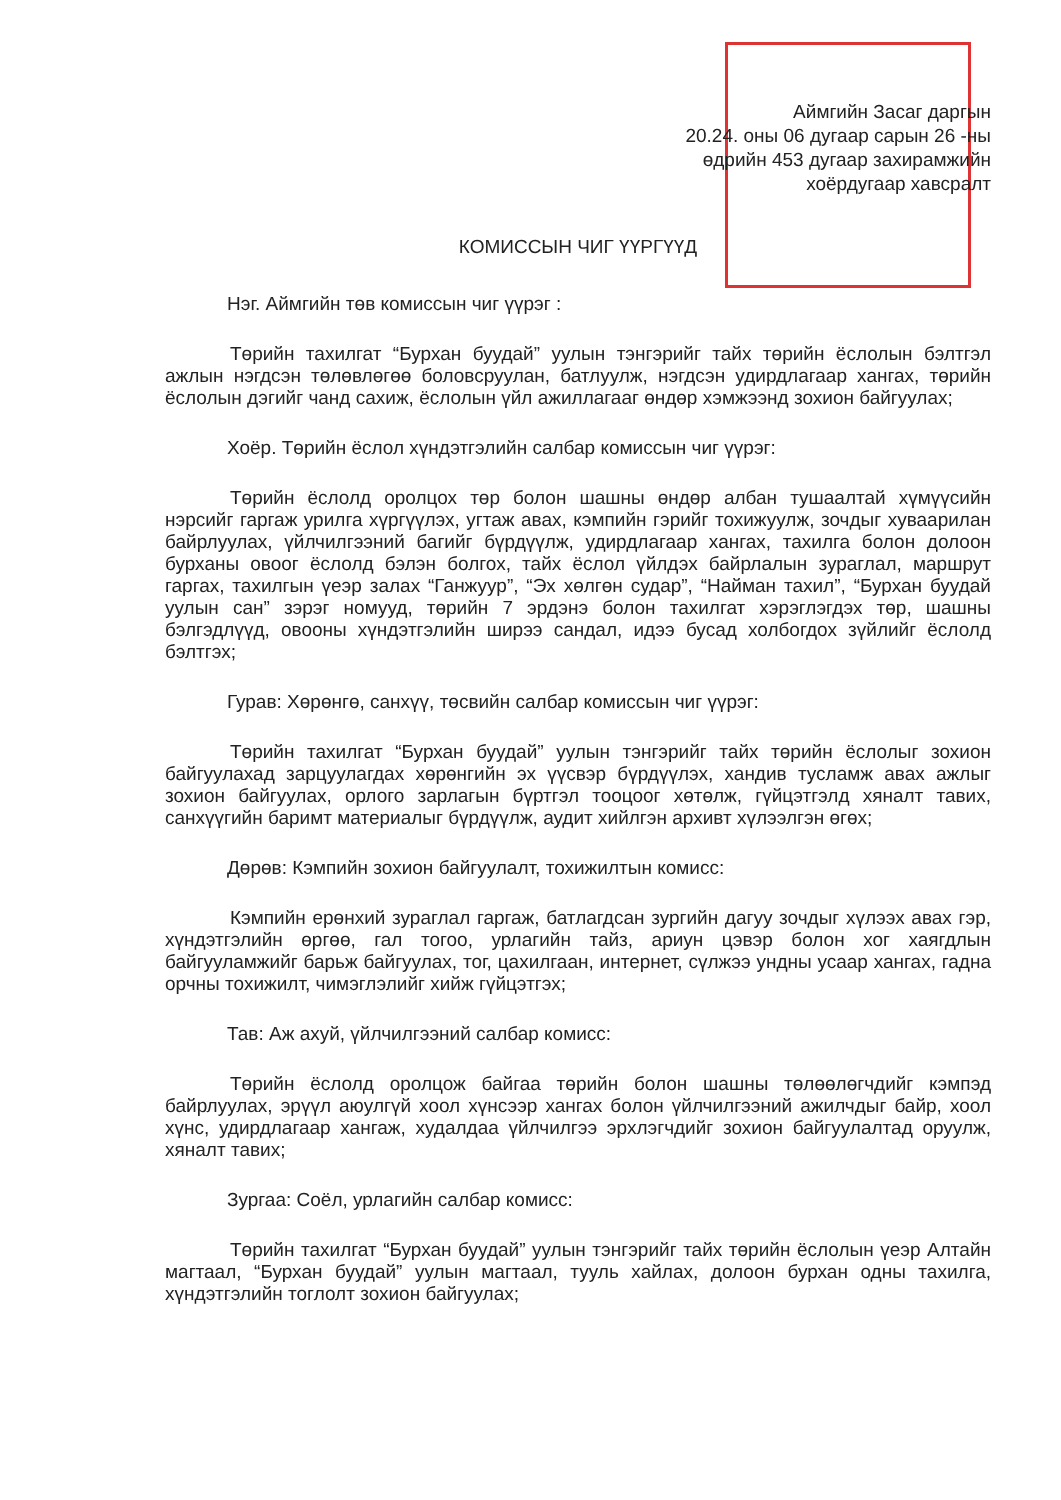Аймгийн Засаг даргын
20.24. оны 06 дугаар сарын 26 -ны
өдрийн 453 дугаар захирамжийн
хоёрдугаар хавсралт
КОМИССЫН ЧИГ ҮҮРГҮҮД
Нэг. Аймгийн төв комиссын чиг үүрэг :
Төрийн тахилгат “Бурхан буудай” уулын тэнгэрийг тайх төрийн ёслолын бэлтгэл ажлын нэгдсэн төлөвлөгөө боловсруулан, батлуулж, нэгдсэн удирдлагаар хангах, төрийн ёслолын дэгийг чанд сахиж, ёслолын үйл ажиллагааг өндөр хэмжээнд зохион байгуулах;
Хоёр. Төрийн ёслол хүндэтгэлийн салбар комиссын чиг үүрэг:
Төрийн ёслолд оролцох төр болон шашны өндөр албан тушаалтай хүмүүсийн нэрсийг гаргаж урилга хүргүүлэх, угтаж авах, кэмпийн гэрийг тохижуулж, зочдыг хуваарилан байрлуулах, үйлчилгээний багийг бүрдүүлж, удирдлагаар хангах, тахилга болон долоон бурханы овоог ёслолд бэлэн болгох, тайх ёслол үйлдэх байрлалын зураглал, маршрут гаргах, тахилгын үеэр залах “Ганжуур”, “Эх хөлгөн судар”, “Найман тахил”, “Бурхан буудай уулын сан” зэрэг номууд, төрийн 7 эрдэнэ болон тахилгат хэрэглэгдэх төр, шашны бэлгэдлүүд, овооны хүндэтгэлийн ширээ сандал, идээ бусад холбогдох зүйлийг ёслолд бэлтгэх;
Гурав: Хөрөнгө, санхүү, төсвийн салбар комиссын чиг үүрэг:
Төрийн тахилгат “Бурхан буудай” уулын тэнгэрийг тайх төрийн ёслолыг зохион байгуулахад зарцуулагдах хөрөнгийн эх үүсвэр бүрдүүлэх, хандив тусламж авах ажлыг зохион байгуулах, орлого зарлагын бүртгэл тооцоог хөтөлж, гүйцэтгэлд хяналт тавих, санхүүгийн баримт материалыг бүрдүүлж, аудит хийлгэн архивт хүлээлгэн өгөх;
Дөрөв: Кэмпийн зохион байгуулалт, тохижилтын комисс:
Кэмпийн ерөнхий зураглал гаргаж, батлагдсан зургийн дагуу зочдыг хүлээх авах гэр, хүндэтгэлийн өргөө, гал тогоо, урлагийн тайз, ариун цэвэр болон хог хаягдлын байгууламжийг барьж байгуулах, тог, цахилгаан, интернет, сүлжээ ундны усаар хангах, гадна орчны тохижилт, чимэглэлийг хийж гүйцэтгэх;
Тав: Аж ахуй, үйлчилгээний салбар комисс:
Төрийн ёслолд оролцож байгаа төрийн болон шашны төлөөлөгчдийг кэмпэд байрлуулах, эрүүл аюулгүй хоол хүнсээр хангах болон үйлчилгээний ажилчдыг байр, хоол хүнс, удирдлагаар хангаж, худалдаа үйлчилгээ эрхлэгчдийг зохион байгуулалтад оруулж, хяналт тавих;
Зургаа: Соёл, урлагийн салбар комисс:
Төрийн тахилгат “Бурхан буудай” уулын тэнгэрийг тайх төрийн ёслолын үеэр Алтайн магтаал, “Бурхан буудай” уулын магтаал, тууль хайлах, долоон бурхан одны тахилга, хүндэтгэлийн тоглолт зохион байгуулах;